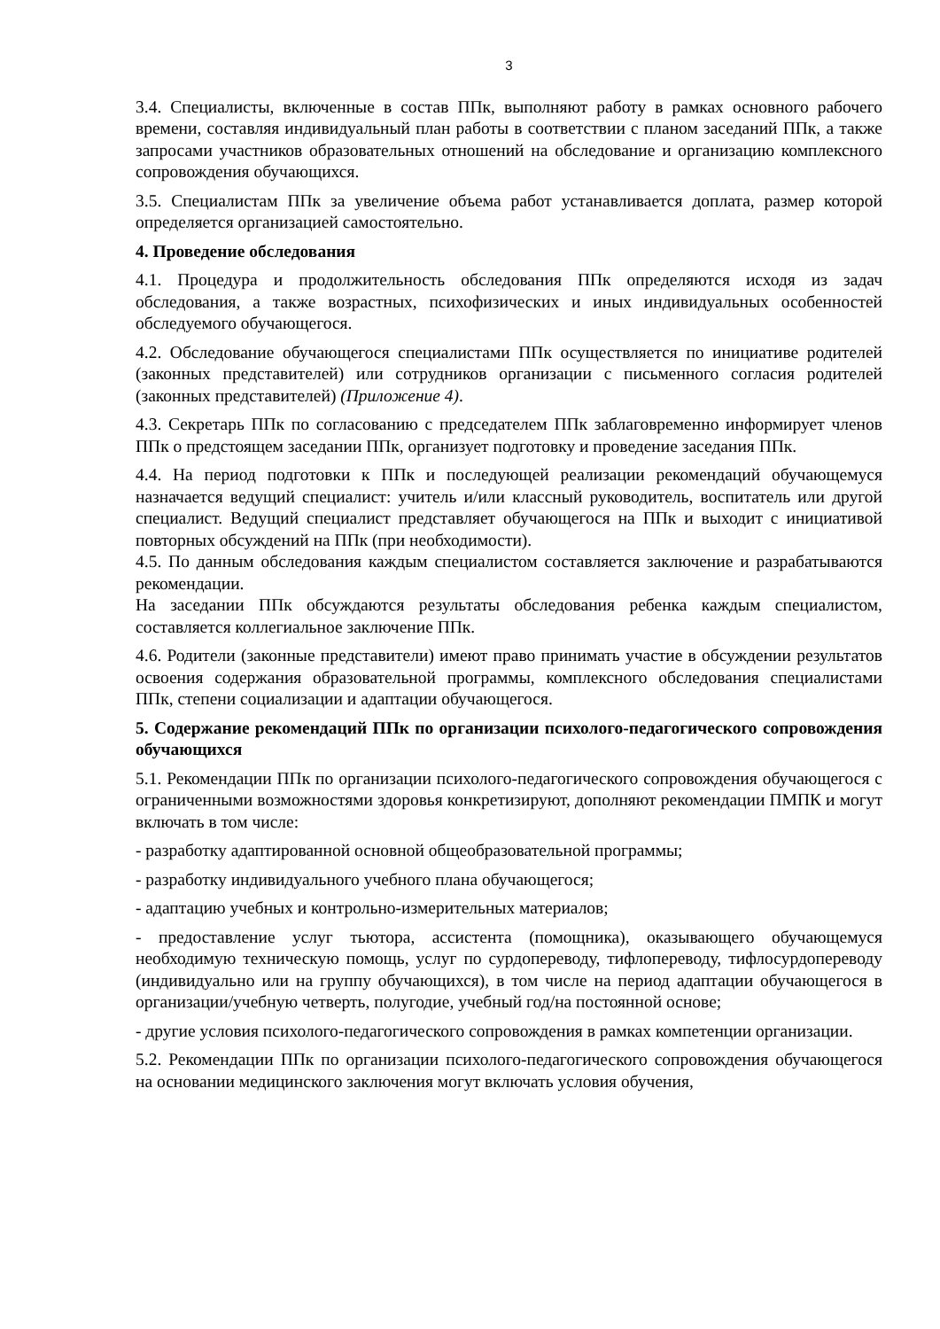3
3.4. Специалисты, включенные в состав ППк, выполняют работу в рамках основного рабочего времени, составляя индивидуальный план работы в соответствии с планом заседаний ППк, а также запросами участников образовательных отношений на обследование и организацию комплексного сопровождения обучающихся.
3.5. Специалистам ППк за увеличение объема работ устанавливается доплата, размер которой определяется организацией самостоятельно.
4. Проведение обследования
4.1. Процедура и продолжительность обследования ППк определяются исходя из задач обследования, а также возрастных, психофизических и иных индивидуальных особенностей обследуемого обучающегося.
4.2. Обследование обучающегося специалистами ППк осуществляется по инициативе родителей (законных представителей) или сотрудников организации с письменного согласия родителей (законных представителей) (Приложение 4).
4.3. Секретарь ППк по согласованию с председателем ППк заблаговременно информирует членов ППк о предстоящем заседании ППк, организует подготовку и проведение заседания ППк.
4.4. На период подготовки к ППк и последующей реализации рекомендаций обучающемуся назначается ведущий специалист: учитель и/или классный руководитель, воспитатель или другой специалист. Ведущий специалист представляет обучающегося на ППк и выходит с инициативой повторных обсуждений на ППк (при необходимости).
4.5. По данным обследования каждым специалистом составляется заключение и разрабатываются рекомендации.
На заседании ППк обсуждаются результаты обследования ребенка каждым специалистом, составляется коллегиальное заключение ППк.
4.6. Родители (законные представители) имеют право принимать участие в обсуждении результатов освоения содержания образовательной программы, комплексного обследования специалистами ППк, степени социализации и адаптации обучающегося.
5. Содержание рекомендаций ППк по организации психолого-педагогического сопровождения обучающихся
5.1. Рекомендации ППк по организации психолого-педагогического сопровождения обучающегося с ограниченными возможностями здоровья конкретизируют, дополняют рекомендации ПМПК и могут включать в том числе:
- разработку адаптированной основной общеобразовательной программы;
- разработку индивидуального учебного плана обучающегося;
- адаптацию учебных и контрольно-измерительных материалов;
- предоставление услуг тьютора, ассистента (помощника), оказывающего обучающемуся необходимую техническую помощь, услуг по сурдопереводу, тифлопереводу, тифлосурдопереводу (индивидуально или на группу обучающихся), в том числе на период адаптации обучающегося в организации/учебную четверть, полугодие, учебный год/на постоянной основе;
- другие условия психолого-педагогического сопровождения в рамках компетенции организации.
5.2. Рекомендации ППк по организации психолого-педагогического сопровождения обучающегося на основании медицинского заключения могут включать условия обучения,